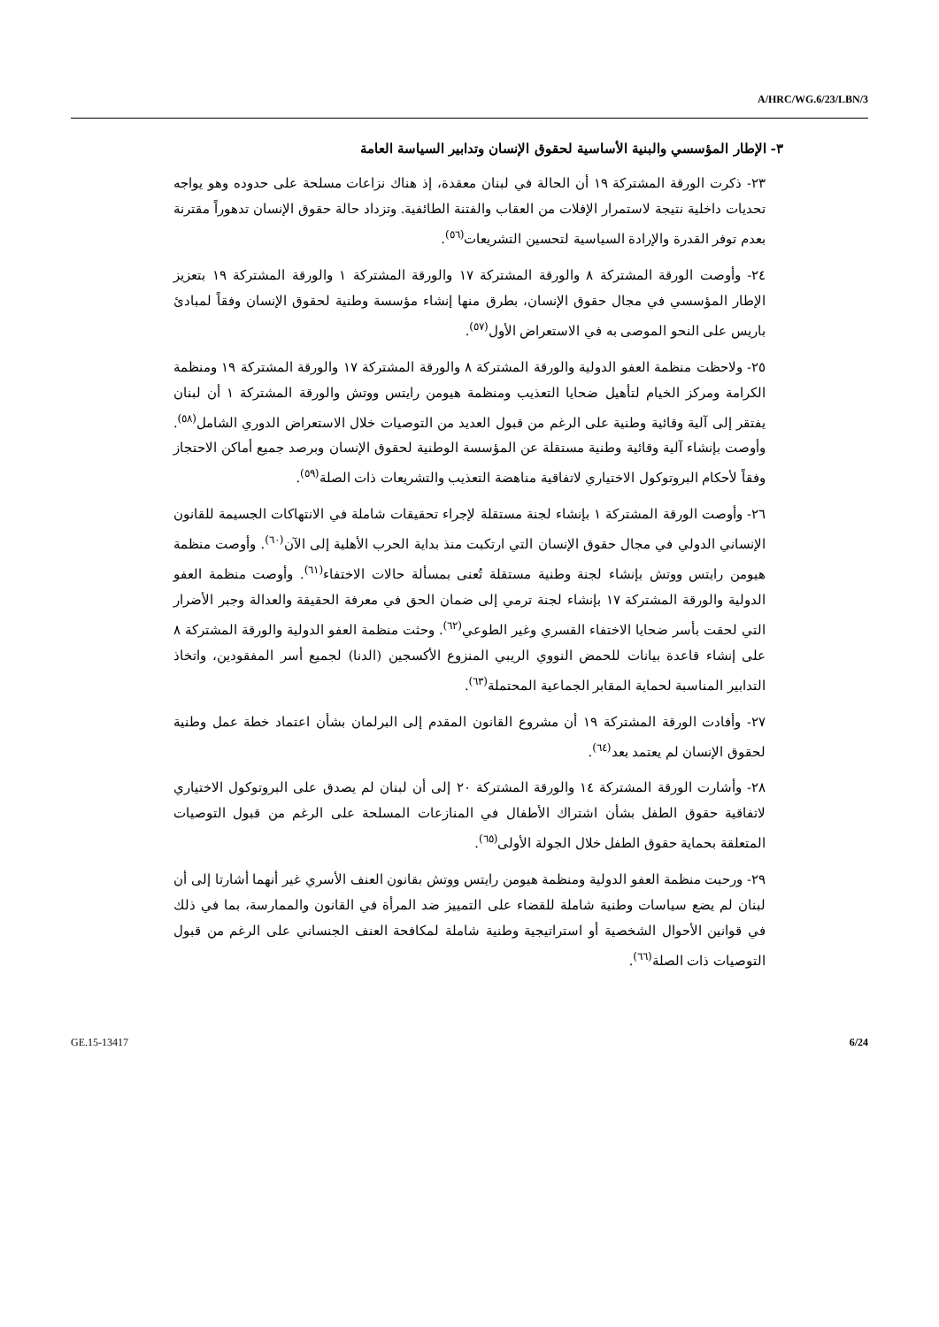A/HRC/WG.6/23/LBN/3
٣- الإطار المؤسسي والبنية الأساسية لحقوق الإنسان وتدابير السياسة العامة
٢٣- ذكرت الورقة المشتركة ١٩ أن الحالة في لبنان معقدة، إذ هناك نزاعات مسلحة على حدوده وهو يواجه تحديات داخلية نتيجة لاستمرار الإفلات من العقاب والفتنة الطائفية. وتزداد حالة حقوق الإنسان تدهوراً مقترنة بعدم توفر القدرة والإرادة السياسية لتحسين التشريعات<sup>(٥٦)</sup>.
٢٤- وأوصت الورقة المشتركة ٨ والورقة المشتركة ١٧ والورقة المشتركة ١ والورقة المشتركة ١٩ بتعزيز الإطار المؤسسي في مجال حقوق الإنسان، بطرق منها إنشاء مؤسسة وطنية لحقوق الإنسان وفقاً لمبادئ باريس على النحو الموصى به في الاستعراض الأول<sup>(٥٧)</sup>.
٢٥- ولاحظت منظمة العفو الدولية والورقة المشتركة ٨ والورقة المشتركة ١٧ والورقة المشتركة ١٩ ومنظمة الكرامة ومركز الخيام لتأهيل ضحايا التعذيب ومنظمة هيومن رايتس ووتش والورقة المشتركة ١ أن لبنان يفتقر إلى آلية وقائية وطنية على الرغم من قبول العديد من التوصيات خلال الاستعراض الدوري الشامل<sup>(٥٨)</sup>. وأوصت بإنشاء آلية وقائية وطنية مستقلة عن المؤسسة الوطنية لحقوق الإنسان وبرصد جميع أماكن الاحتجاز وفقاً لأحكام البروتوكول الاختياري لاتفاقية مناهضة التعذيب والتشريعات ذات الصلة<sup>(٥٩)</sup>.
٢٦- وأوصت الورقة المشتركة ١ بإنشاء لجنة مستقلة لإجراء تحقيقات شاملة في الانتهاكات الجسيمة للقانون الإنساني الدولي في مجال حقوق الإنسان التي ارتكبت منذ بداية الحرب الأهلية إلى الآن<sup>(٦٠)</sup>. وأوصت منظمة هيومن رايتس ووتش بإنشاء لجنة وطنية مستقلة تُعنى بمسألة حالات الاختفاء<sup>(٦١)</sup>. وأوصت منظمة العفو الدولية والورقة المشتركة ١٧ بإنشاء لجنة ترمي إلى ضمان الحق في معرفة الحقيقة والعدالة وجبر الأضرار التي لحقت بأسر ضحايا الاختفاء القسري وغير الطوعي<sup>(٦٢)</sup>. وحثت منظمة العفو الدولية والورقة المشتركة ٨ على إنشاء قاعدة بيانات للحمض النووي الريبي المنزوع الأكسجين (الدنا) لجميع أسر المفقودين، واتخاذ التدابير المناسبة لحماية المقابر الجماعية المحتملة<sup>(٦٣)</sup>.
٢٧- وأفادت الورقة المشتركة ١٩ أن مشروع القانون المقدم إلى البرلمان بشأن اعتماد خطة عمل وطنية لحقوق الإنسان لم يعتمد بعد<sup>(٦٤)</sup>.
٢٨- وأشارت الورقة المشتركة ١٤ والورقة المشتركة ٢٠ إلى أن لبنان لم يصدق على البروتوكول الاختياري لاتفاقية حقوق الطفل بشأن اشتراك الأطفال في المنازعات المسلحة على الرغم من قبول التوصيات المتعلقة بحماية حقوق الطفل خلال الجولة الأولى<sup>(٦٥)</sup>.
٢٩- ورحبت منظمة العفو الدولية ومنظمة هيومن رايتس ووتش بقانون العنف الأسري غير أنهما أشارتا إلى أن لبنان لم يضع سياسات وطنية شاملة للقضاء على التمييز ضد المرأة في القانون والممارسة، بما في ذلك في قوانين الأحوال الشخصية أو استراتيجية وطنية شاملة لمكافحة العنف الجنساني على الرغم من قبول التوصيات ذات الصلة<sup>(٦٦)</sup>.
GE.15-13417 6/24